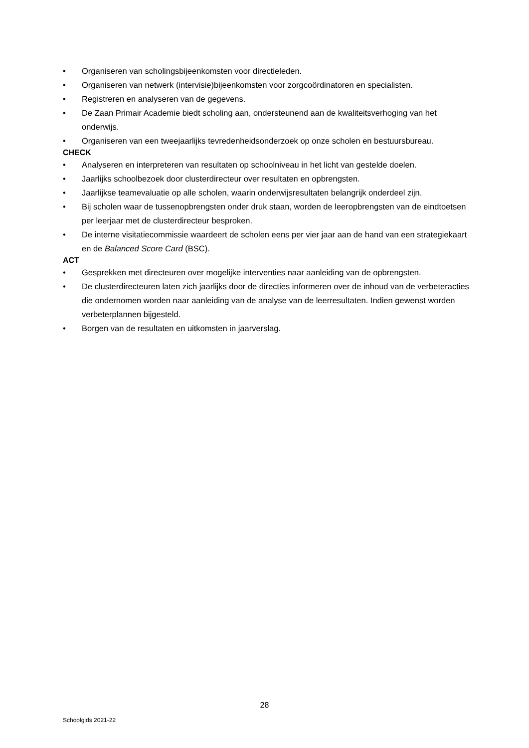• Organiseren van scholingsbijeenkomsten voor directieleden.
• Organiseren van netwerk (intervisie)bijeenkomsten voor zorgcoördinatoren en specialisten.
• Registreren en analyseren van de gegevens.
• De Zaan Primair Academie biedt scholing aan, ondersteunend aan de kwaliteitsverhoging van het onderwijs.
• Organiseren van een tweejaarlijks tevredenheidsonderzoek op onze scholen en bestuursbureau.
CHECK
• Analyseren en interpreteren van resultaten op schoolniveau in het licht van gestelde doelen.
• Jaarlijks schoolbezoek door clusterdirecteur over resultaten en opbrengsten.
• Jaarlijkse teamevaluatie op alle scholen, waarin onderwijsresultaten belangrijk onderdeel zijn.
• Bij scholen waar de tussenopbrengsten onder druk staan, worden de leeropbrengsten van de eindtoetsen per leerjaar met de clusterdirecteur besproken.
• De interne visitatiecommissie waardeert de scholen eens per vier jaar aan de hand van een strategiekaart en de Balanced Score Card (BSC).
ACT
• Gesprekken met directeuren over mogelijke interventies naar aanleiding van de opbrengsten.
• De clusterdirecteuren laten zich jaarlijks door de directies informeren over de inhoud van de verbeteracties die ondernomen worden naar aanleiding van de analyse van de leerresultaten. Indien gewenst worden verbeterplannen bijgesteld.
• Borgen van de resultaten en uitkomsten in jaarverslag.
28
Schoolgids 2021-22